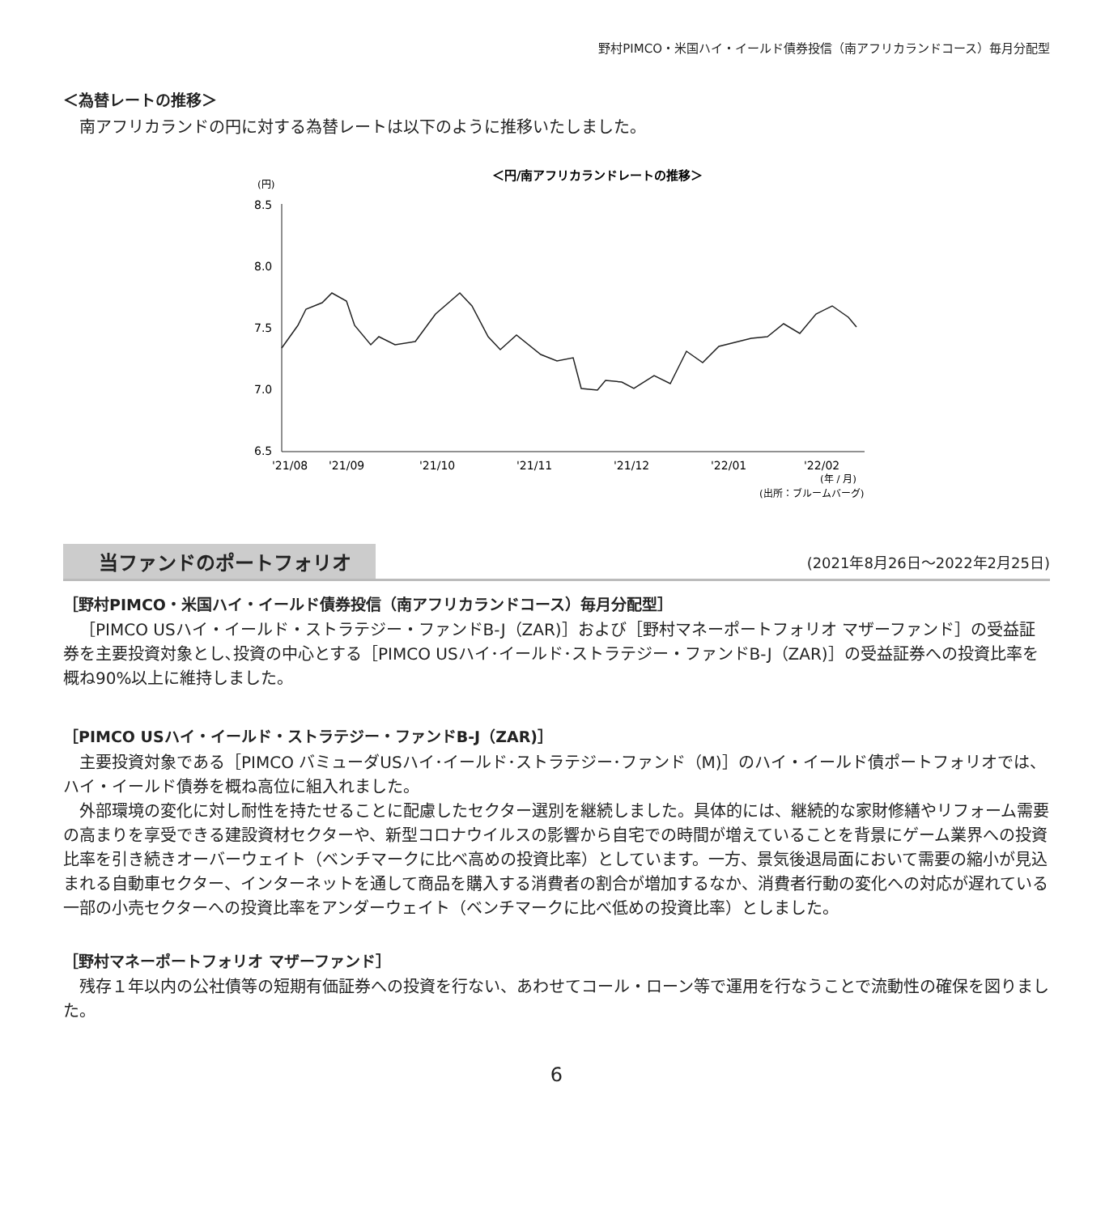野村PIMCO・米国ハイ・イールド債券投信（南アフリカランドコース）毎月分配型
＜為替レートの推移＞
南アフリカランドの円に対する為替レートは以下のように推移いたしました。
＜円/南アフリカランドレートの推移＞
(円)
8.5
8.0
7.5
7.0
6.5
'21/08
'21/09
'21/10
'21/11
'21/12
'22/01
'22/02
(年 / 月)
(出所：ブルームバーグ)
当ファンドのポートフォリオ (2021年8月26日～2022年2月25日)
［野村PIMCO・米国ハイ・イールド債券投信（南アフリカランドコース）毎月分配型］
［PIMCO USハイ・イールド・ストラテジー・ファンドB-J（ZAR)］および［野村マネーポートフォリオ マザーファンド］の受益証券を主要投資対象とし､投資の中心とする［PIMCO USハイ･イールド･ストラテジー・ファンドB-J（ZAR)］の受益証券への投資比率を概ね90%以上に維持しました。
［PIMCO USハイ・イールド・ストラテジー・ファンドB-J（ZAR)］
主要投資対象である［PIMCO バミューダUSハイ･イールド･ストラテジー･ファンド（M)］のハイ・イールド債ポートフォリオでは、ハイ・イールド債券を概ね高位に組入れました。
外部環境の変化に対し耐性を持たせることに配慮したセクター選別を継続しました。具体的には、継続的な家財修繕やリフォーム需要の高まりを享受できる建設資材セクターや、新型コロナウイルスの影響から自宅での時間が増えていることを背景にゲーム業界への投資比率を引き続きオーバーウェイト（ベンチマークに比べ高めの投資比率）としています。一方、景気後退局面において需要の縮小が見込まれる自動車セクター、インターネットを通して商品を購入する消費者の割合が増加するなか、消費者行動の変化への対応が遅れている一部の小売セクターへの投資比率をアンダーウェイト（ベンチマークに比べ低めの投資比率）としました。
［野村マネーポートフォリオ マザーファンド］
残存１年以内の公社債等の短期有価証券への投資を行ない、あわせてコール・ローン等で運用を行なうことで流動性の確保を図りました。
6